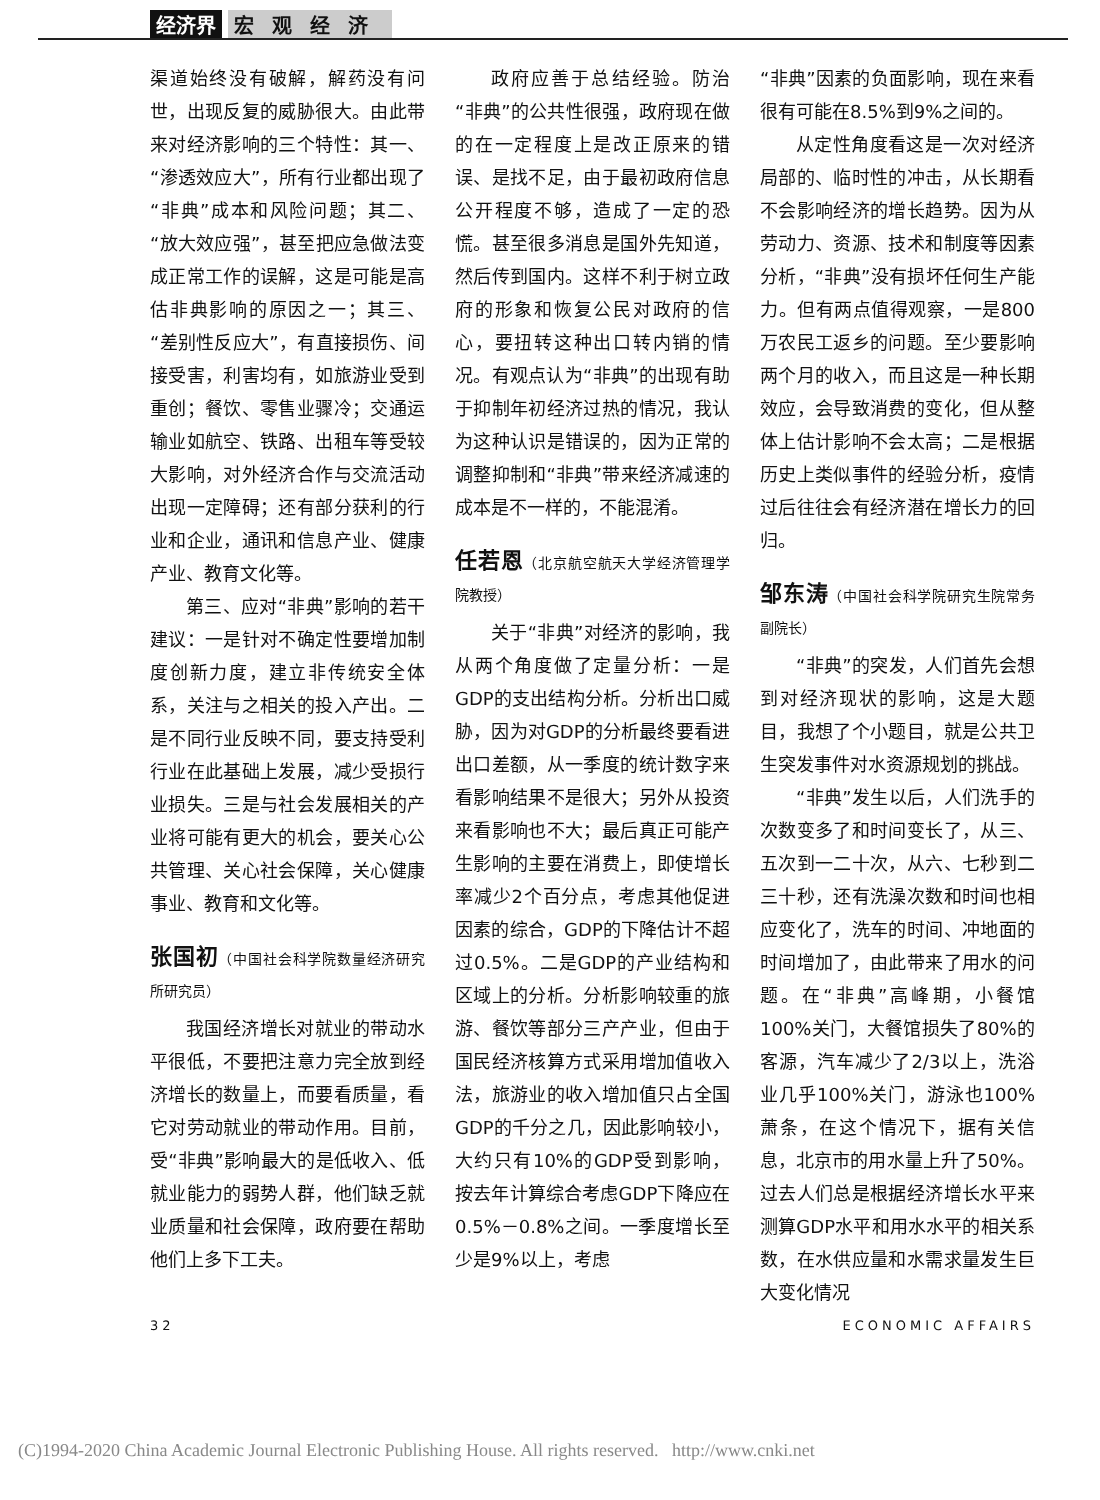经济界 宏观经济
渠道始终没有破解，解药没有问世，出现反复的威胁很大。由此带来对经济影响的三个特性：其一、“渗透效应大”，所有行业都出现了“非典”成本和风险问题；其二、“放大效应强”，甚至把应急做法变成正常工作的误解，这是可能是高估非典影响的原因之一；其三、“差别性反应大”，有直接损伤、间接受害，利害均有，如旅游业受到重创；餐饮、零售业骤冷；交通运输业如航空、铁路、出租车等受较大影响，对外经济合作与交流活动出现一定障碍；还有部分获利的行业和企业，通讯和信息产业、健康产业、教育文化等。
第三、应对“非典”影响的若干建议：一是针对不确定性要增加制度创新力度，建立非传统安全体系，关注与之相关的投入产出。二是不同行业反映不同，要支持受利行业在此基础上发展，减少受损行业损失。三是与社会发展相关的产业将可能有更大的机会，要关心公共管理、关心社会保障，关心健康事业、教育和文化等。
张国初（中国社会科学院数量经济研究所研究员）
我国经济增长对就业的带动水平很低，不要把注意力完全放到经济增长的数量上，而要看质量，看它对劳动就业的带动作用。目前，受“非典”影响最大的是低收入、低就业能力的弱势人群，他们缺乏就业质量和社会保障，政府要在帮助他们上多下工夫。
政府应善于总结经验。防治“非典”的公共性很强，政府现在做的在一定程度上是改正原来的错误、是找不足，由于最初政府信息公开程度不够，造成了一定的恐慌。甚至很多消息是国外先知道，然后传到国内。这样不利于树立政府的形象和恢复公民对政府的信心，要扭转这种出口转内销的情况。有观点认为“非典”的出现有助于抑制年初经济过热的情况，我认为这种认识是错误的，因为正常的调整抑制和“非典”带来经济减速的成本是不一样的，不能混淆。
任若恩（北京航空航天大学经济管理学院教授）
关于“非典”对经济的影响，我从两个角度做了定量分析：一是GDP的支出结构分析。分析出口威胁，因为对GDP的分析最终要看进出口差额，从一季度的统计数字来看影响结果不是很大；另外从投资来看影响也不大；最后真正可能产生影响的主要在消费上，即使增长率减少2个百分点，考虑其他促进因素的综合，GDP的下降估计不超过0.5%。二是GDP的产业结构和区域上的分析。分析影响较重的旅游、餐饮等部分三产产业，但由于国民经济核算方式采用增加值收入法，旅游业的收入增加值只占全国GDP的千分之几，因此影响较小，大约只有10%的GDP受到影响，按去年计算综合考虑GDP下降应在0.5%－0.8%之间。一季度增长至少是9%以上，考虑
“非典”因素的负面影响，现在来看很有可能在8.5%到9%之间的。
从定性角度看这是一次对经济局部的、临时性的冲击，从长期看不会影响经济的增长趋势。因为从劳动力、资源、技术和制度等因素分析，“非典”没有损坏任何生产能力。但有两点值得观察，一是800万农民工返乡的问题。至少要影响两个月的收入，而且这是一种长期效应，会导致消费的变化，但从整体上估计影响不会太高；二是根据历史上类似事件的经验分析，疫情过后往往会有经济潜在增长力的回归。
邹东涛（中国社会科学院研究生院常务副院长）
“非典”的突发，人们首先会想到对经济现状的影响，这是大题目，我想了个小题目，就是公共卫生突发事件对水资源规划的挑战。
“非典”发生以后，人们洗手的次数变多了和时间变长了，从三、五次到一二十次，从六、七秒到二三十秒，还有洗澡次数和时间也相应变化了，洗车的时间、冲地面的时间增加了，由此带来了用水的问题。在“非典”高峰期，小餐馆100%关门，大餐馆损失了80%的客源，汽车减少了2/3以上，洗浴业几乎100%关门，游泳也100%萧条，在这个情况下，据有关信息，北京市的用水量上升了50%。过去人们总是根据经济增长水平来测算GDP水平和用水水平的相关系数，在水供应量和水需求量发生巨大变化情况
32 ECONOMIC AFFAIRS
(C)1994-2020 China Academic Journal Electronic Publishing House. All rights reserved. http://www.cnki.net